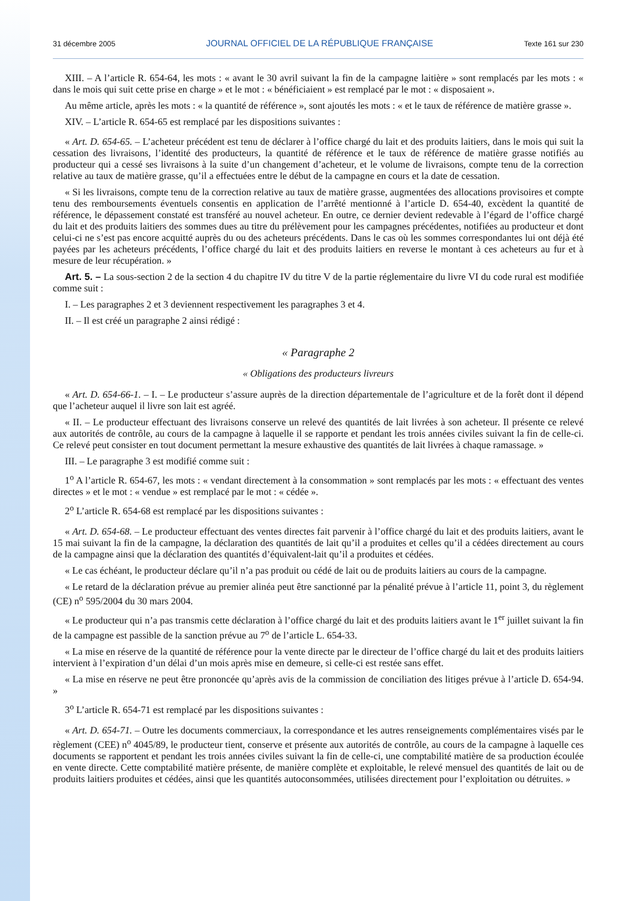31 décembre 2005 JOURNAL OFFICIEL DE LA RÉPUBLIQUE FRANÇAISE Texte 161 sur 230
XIII. – A l’article R. 654-64, les mots : « avant le 30 avril suivant la fin de la campagne laitière » sont remplacés par les mots : « dans le mois qui suit cette prise en charge » et le mot : « bénéficiaient » est remplacé par le mot : « disposaient ».
Au même article, après les mots : « la quantité de référence », sont ajoutés les mots : « et le taux de référence de matière grasse ».
XIV. – L’article R. 654-65 est remplacé par les dispositions suivantes :
« Art. D. 654-65. – L’acheteur précédent est tenu de déclarer à l’office chargé du lait et des produits laitiers, dans le mois qui suit la cessation des livraisons, l’identité des producteurs, la quantité de référence et le taux de référence de matière grasse notifiés au producteur qui a cessé ses livraisons à la suite d’un changement d’acheteur, et le volume de livraisons, compte tenu de la correction relative au taux de matière grasse, qu’il a effectuées entre le début de la campagne en cours et la date de cessation.
« Si les livraisons, compte tenu de la correction relative au taux de matière grasse, augmentées des allocations provisoires et compte tenu des remboursements éventuels consentis en application de l’arrêté mentionné à l’article D. 654-40, excèdent la quantité de référence, le dépassement constaté est transféré au nouvel acheteur. En outre, ce dernier devient redevable à l’égard de l’office chargé du lait et des produits laitiers des sommes dues au titre du prélèvement pour les campagnes précédentes, notifiées au producteur et dont celui-ci ne s’est pas encore acquitté auprès du ou des acheteurs précédents. Dans le cas où les sommes correspondantes lui ont déjà été payées par les acheteurs précédents, l’office chargé du lait et des produits laitiers en reverse le montant à ces acheteurs au fur et à mesure de leur récupération. »
Art. 5. – La sous-section 2 de la section 4 du chapitre IV du titre V de la partie réglementaire du livre VI du code rural est modifiée comme suit :
I. – Les paragraphes 2 et 3 deviennent respectivement les paragraphes 3 et 4.
II. – Il est créé un paragraphe 2 ainsi rédigé :
« Paragraphe 2
« Obligations des producteurs livreurs
« Art. D. 654-66-1. – I. – Le producteur s’assure auprès de la direction départementale de l’agriculture et de la forêt dont il dépend que l’acheteur auquel il livre son lait est agréé.
« II. – Le producteur effectuant des livraisons conserve un relevé des quantités de lait livrées à son acheteur. Il présente ce relevé aux autorités de contrôle, au cours de la campagne à laquelle il se rapporte et pendant les trois années civiles suivant la fin de celle-ci. Ce relevé peut consister en tout document permettant la mesure exhaustive des quantités de lait livrées à chaque ramassage. »
III. – Le paragraphe 3 est modifié comme suit :
1<sup>o</sup> A l’article R. 654-67, les mots : « vendant directement à la consommation » sont remplacés par les mots : « effectuant des ventes directes » et le mot : « vendue » est remplacé par le mot : « cédée ».
2<sup>o</sup> L’article R. 654-68 est remplacé par les dispositions suivantes :
« Art. D. 654-68. – Le producteur effectuant des ventes directes fait parvenir à l’office chargé du lait et des produits laitiers, avant le 15 mai suivant la fin de la campagne, la déclaration des quantités de lait qu’il a produites et celles qu’il a cédées directement au cours de la campagne ainsi que la déclaration des quantités d’équivalent-lait qu’il a produites et cédées.
« Le cas échéant, le producteur déclare qu’il n’a pas produit ou cédé de lait ou de produits laitiers au cours de la campagne.
« Le retard de la déclaration prévue au premier alinéa peut être sanctionné par la pénalité prévue à l’article 11, point 3, du règlement (CE) n<sup>o</sup> 595/2004 du 30 mars 2004.
« Le producteur qui n’a pas transmis cette déclaration à l’office chargé du lait et des produits laitiers avant le 1<sup>er</sup> juillet suivant la fin de la campagne est passible de la sanction prévue au 7<sup>o</sup> de l’article L. 654-33.
« La mise en réserve de la quantité de référence pour la vente directe par le directeur de l’office chargé du lait et des produits laitiers intervient à l’expiration d’un délai d’un mois après mise en demeure, si celle-ci est restée sans effet.
« La mise en réserve ne peut être prononcée qu’après avis de la commission de conciliation des litiges prévue à l’article D. 654-94. »
3<sup>o</sup> L’article R. 654-71 est remplacé par les dispositions suivantes :
« Art. D. 654-71. – Outre les documents commerciaux, la correspondance et les autres renseignements complémentaires visés par le règlement (CEE) n<sup>o</sup> 4045/89, le producteur tient, conserve et présente aux autorités de contrôle, au cours de la campagne à laquelle ces documents se rapportent et pendant les trois années civiles suivant la fin de celle-ci, une comptabilité matière de sa production écoulée en vente directe. Cette comptabilité matière présente, de manière complète et exploitable, le relevé mensuel des quantités de lait ou de produits laitiers produites et cédées, ainsi que les quantités autoconsommées, utilisées directement pour l’exploitation ou détruites. »